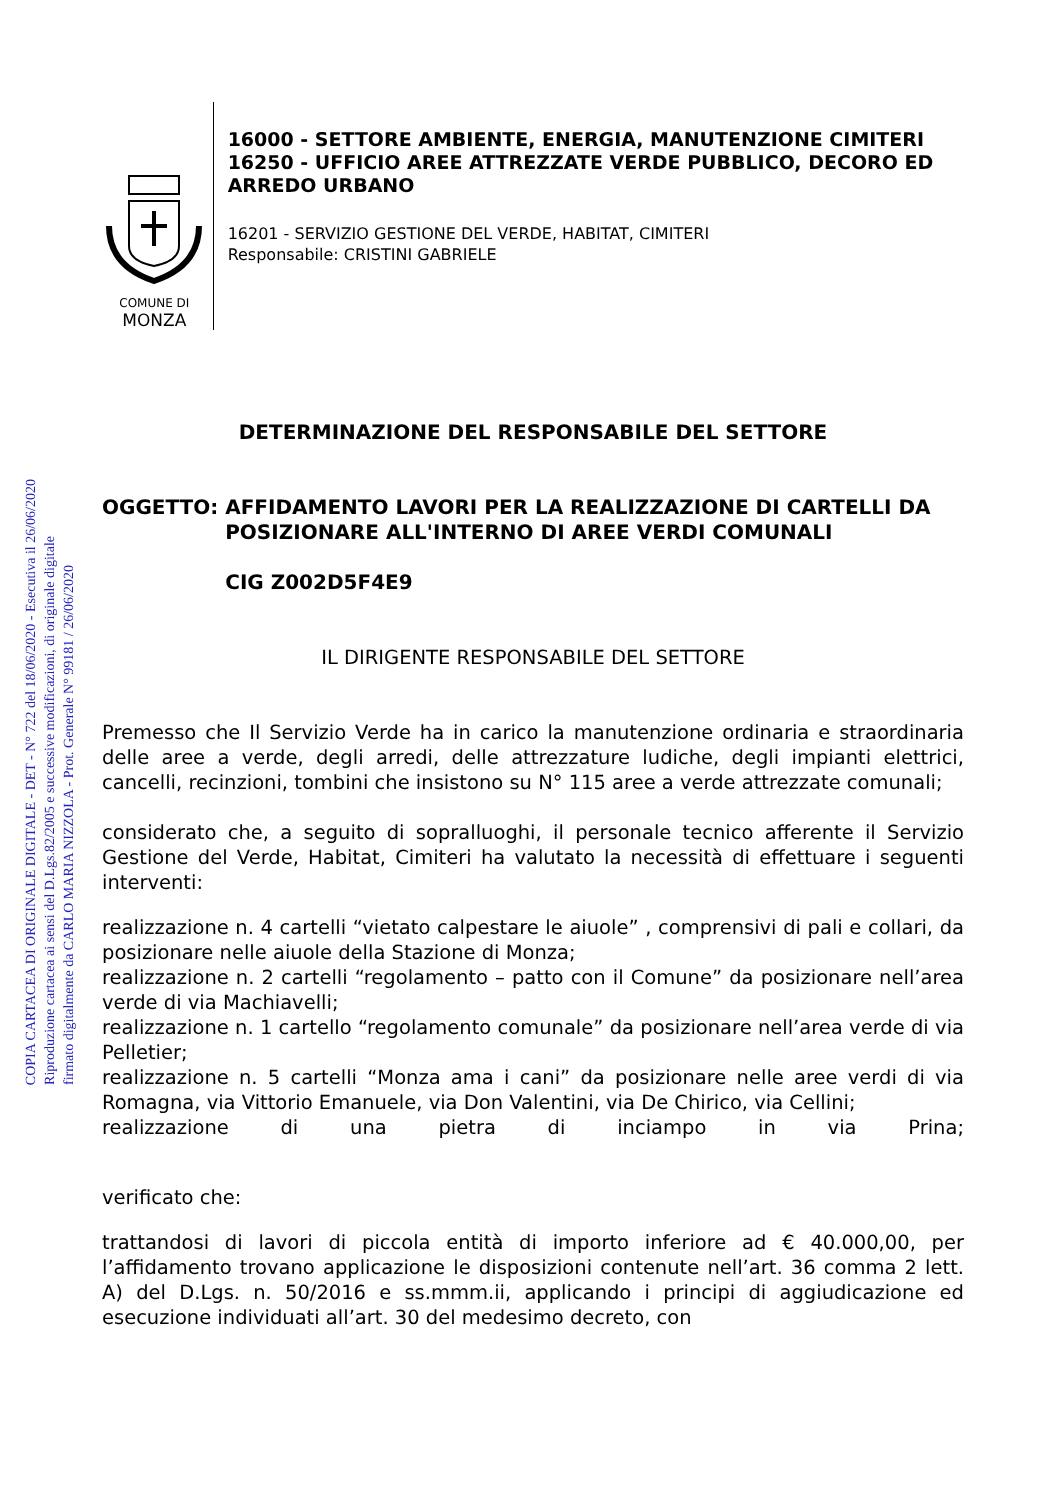COPIA CARTACEA DI ORIGINALE DIGITALE - DET - N° 722 del 18/06/2020 - Esecutiva il 26/06/2020
Riproduzione cartacea ai sensi del D.Lgs.82/2005 e successive modificazioni, di originale digitale
firmato digitalmente da CARLO MARIA NIZZOLA - Prot. Generale N° 99181 / 26/06/2020
COMUNE DI
MONZA
16000 - SETTORE AMBIENTE, ENERGIA, MANUTENZIONE CIMITERI
16250 - UFFICIO AREE ATTREZZATE VERDE PUBBLICO, DECORO ED ARREDO URBANO
16201 - SERVIZIO GESTIONE DEL VERDE, HABITAT, CIMITERI
Responsabile: CRISTINI GABRIELE
DETERMINAZIONE DEL RESPONSABILE DEL SETTORE
OGGETTO: AFFIDAMENTO LAVORI PER LA REALIZZAZIONE DI CARTELLI DA POSIZIONARE ALL'INTERNO DI AREE VERDI COMUNALI
CIG Z002D5F4E9
IL DIRIGENTE RESPONSABILE DEL SETTORE
Premesso che Il Servizio Verde ha in carico la manutenzione ordinaria e straordinaria delle aree a verde, degli arredi, delle attrezzature ludiche, degli impianti elettrici, cancelli, recinzioni, tombini che insistono su N° 115 aree a verde attrezzate comunali;
considerato che, a seguito di sopralluoghi, il personale tecnico afferente il Servizio Gestione del Verde, Habitat, Cimiteri ha valutato la necessità di effettuare i seguenti interventi:
realizzazione n. 4 cartelli “vietato calpestare le aiuole” , comprensivi di pali e collari, da posizionare nelle aiuole della Stazione di Monza;
realizzazione n. 2 cartelli “regolamento – patto con il Comune” da posizionare nell’area verde di via Machiavelli;
realizzazione n. 1 cartello “regolamento comunale” da posizionare nell’area verde di via Pelletier;
realizzazione n. 5 cartelli “Monza ama i cani” da posizionare nelle aree verdi di via Romagna, via Vittorio Emanuele, via Don Valentini, via De Chirico, via Cellini;
realizzazione di una pietra di inciampo in via Prina;
verificato che:
trattandosi di lavori di piccola entità di importo inferiore ad € 40.000,00, per l’affidamento trovano applicazione le disposizioni contenute nell’art. 36 comma 2 lett. A) del D.Lgs. n. 50/2016 e ss.mmm.ii, applicando i principi di aggiudicazione ed esecuzione individuati all’art. 30 del medesimo decreto, con